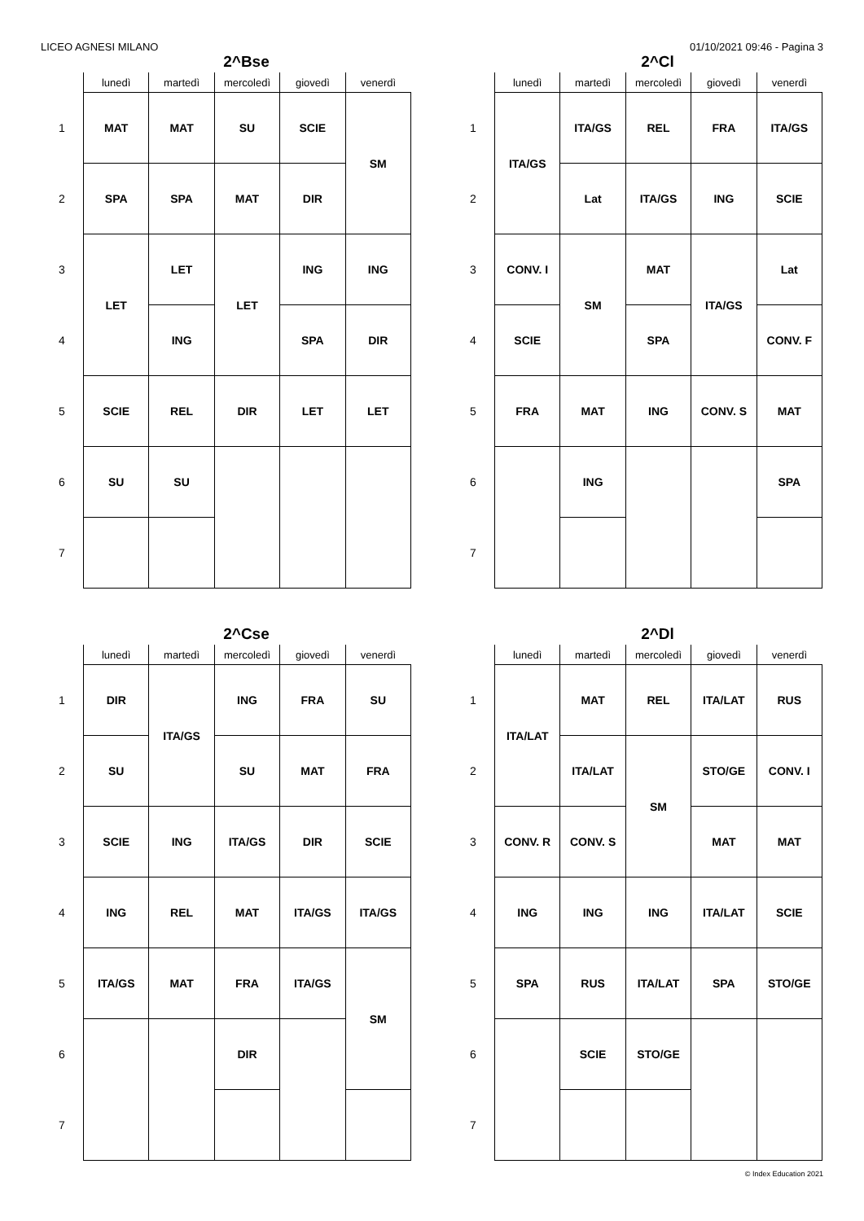LICEO AGNESI MILANO 01/10/2021 09:46 - Pagina 3
2^Bse
| | lunedì | martedì | mercoledì | giovedì | venerdì |
| --- | --- | --- | --- | --- | --- |
| 1 | MAT | MAT | SU | SCIE | SM |
| 2 | SPA | SPA | MAT | DIR | |
| 3 | LET | LET | LET | ING | ING |
| 4 | | ING | | SPA | DIR |
| 5 | SCIE | REL | DIR | LET | LET |
| 6 | SU | SU | | | |
| 7 | | | | | |
2^Cl
| | lunedì | martedì | mercoledì | giovedì | venerdì |
| --- | --- | --- | --- | --- | --- |
| 1 | ITA/GS | ITA/GS | REL | FRA | ITA/GS |
| 2 | | Lat | ITA/GS | ING | SCIE |
| 3 | CONV. I | SM | MAT | ITA/GS | Lat |
| 4 | SCIE | | SPA | | CONV. F |
| 5 | FRA | MAT | ING | CONV. S | MAT |
| 6 | | ING | | | SPA |
| 7 | | | | | |
2^Cse
| | lunedì | martedì | mercoledì | giovedì | venerdì |
| --- | --- | --- | --- | --- | --- |
| 1 | DIR | ITA/GS | ING | FRA | SU |
| 2 | SU | | SU | MAT | FRA |
| 3 | SCIE | ING | ITA/GS | DIR | SCIE |
| 4 | ING | REL | MAT | ITA/GS | ITA/GS |
| 5 | ITA/GS | MAT | FRA | ITA/GS | SM |
| 6 | | | DIR | | |
| 7 | | | | | |
2^Dl
| | lunedì | martedì | mercoledì | giovedì | venerdì |
| --- | --- | --- | --- | --- | --- |
| 1 | ITA/LAT | MAT | REL | ITA/LAT | RUS |
| 2 | | ITA/LAT | SM | STO/GE | CONV. I |
| 3 | CONV. R | CONV. S | | MAT | MAT |
| 4 | ING | ING | ING | ITA/LAT | SCIE |
| 5 | SPA | RUS | ITA/LAT | SPA | STO/GE |
| 6 | | SCIE | STO/GE | | |
| 7 | | | | | |
© Index Education 2021